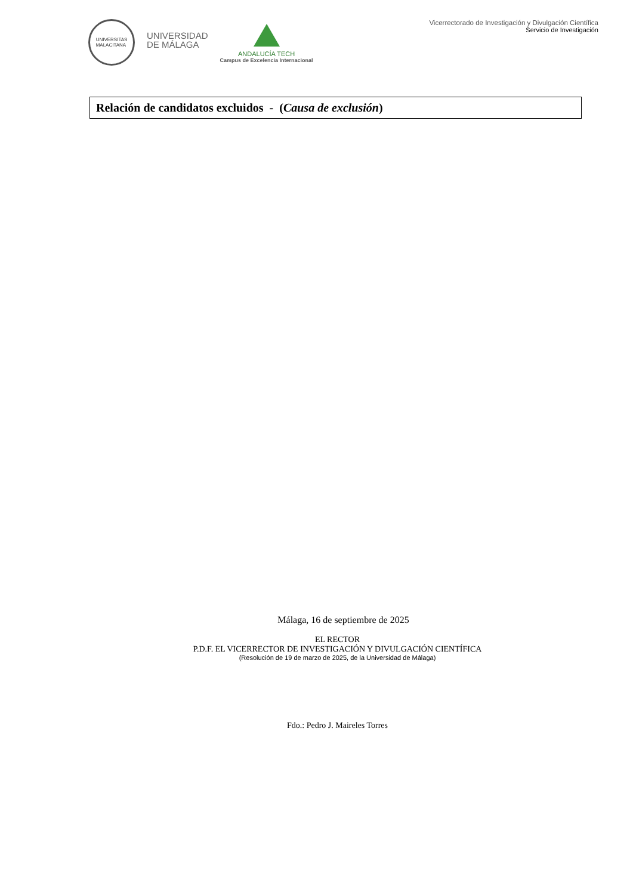UNIVERSITAS
MALACITANA
UNIVERSIDAD
DE MÁLAGA
ANDALUCÍA TECH
Campus de Excelencia Internacional
Vicerrectorado de Investigación y Divulgación Científica
Servicio de Investigación
Relación de candidatos excluidos - (Causa de exclusión)
Málaga, 16 de septiembre de 2025
EL RECTOR
P.D.F. EL VICERRECTOR DE INVESTIGACIÓN Y DIVULGACIÓN CIENTÍFICA
(Resolución de 19 de marzo de 2025, de la Universidad de Málaga)
Fdo.: Pedro J. Maireles Torres